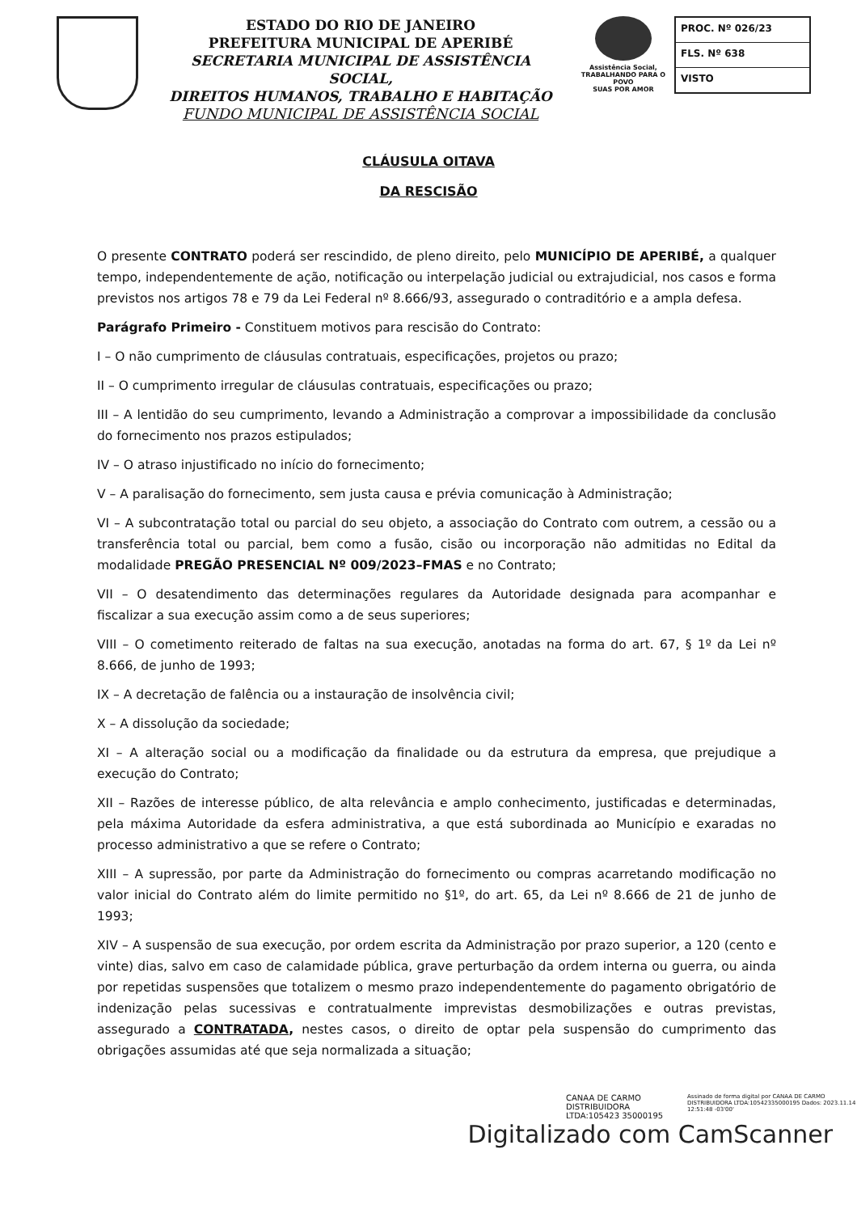ESTADO DO RIO DE JANEIRO
PREFEITURA MUNICIPAL DE APERIBÉ
SECRETARIA MUNICIPAL DE ASSISTÊNCIA SOCIAL,
DIREITOS HUMANOS, TRABALHO E HABITAÇÃO
FUNDO MUNICIPAL DE ASSISTÊNCIA SOCIAL
Assistência Social,
TRABALHANDO PARA O POVO
SUAS POR AMOR
PROC. Nº 026/23
FLS. Nº 638
VISTO
CLÁUSULA OITAVA
DA RESCISÃO
O presente CONTRATO poderá ser rescindido, de pleno direito, pelo MUNICÍPIO DE APERIBÉ, a qualquer tempo, independentemente de ação, notificação ou interpelação judicial ou extrajudicial, nos casos e forma previstos nos artigos 78 e 79 da Lei Federal nº 8.666/93, assegurado o contraditório e a ampla defesa.
Parágrafo Primeiro - Constituem motivos para rescisão do Contrato:
I – O não cumprimento de cláusulas contratuais, especificações, projetos ou prazo;
II – O cumprimento irregular de cláusulas contratuais, especificações ou prazo;
III – A lentidão do seu cumprimento, levando a Administração a comprovar a impossibilidade da conclusão do fornecimento nos prazos estipulados;
IV – O atraso injustificado no início do fornecimento;
V – A paralisação do fornecimento, sem justa causa e prévia comunicação à Administração;
VI – A subcontratação total ou parcial do seu objeto, a associação do Contrato com outrem, a cessão ou a transferência total ou parcial, bem como a fusão, cisão ou incorporação não admitidas no Edital da modalidade PREGÃO PRESENCIAL Nº 009/2023–FMAS e no Contrato;
VII – O desatendimento das determinações regulares da Autoridade designada para acompanhar e fiscalizar a sua execução assim como a de seus superiores;
VIII – O cometimento reiterado de faltas na sua execução, anotadas na forma do art. 67, § 1º da Lei nº 8.666, de junho de 1993;
IX – A decretação de falência ou a instauração de insolvência civil;
X – A dissolução da sociedade;
XI – A alteração social ou a modificação da finalidade ou da estrutura da empresa, que prejudique a execução do Contrato;
XII – Razões de interesse público, de alta relevância e amplo conhecimento, justificadas e determinadas, pela máxima Autoridade da esfera administrativa, a que está subordinada ao Município e exaradas no processo administrativo a que se refere o Contrato;
XIII – A supressão, por parte da Administração do fornecimento ou compras acarretando modificação no valor inicial do Contrato além do limite permitido no §1º, do art. 65, da Lei nº 8.666 de 21 de junho de 1993;
XIV – A suspensão de sua execução, por ordem escrita da Administração por prazo superior, a 120 (cento e vinte) dias, salvo em caso de calamidade pública, grave perturbação da ordem interna ou guerra, ou ainda por repetidas suspensões que totalizem o mesmo prazo independentemente do pagamento obrigatório de indenização pelas sucessivas e contratualmente imprevistas desmobilizações e outras previstas, assegurado a CONTRATADA, nestes casos, o direito de optar pela suspensão do cumprimento das obrigações assumidas até que seja normalizada a situação;
CANAA DE CARMO DISTRIBUIDORA LTDA:105423 35000195
Assinado de forma digital por CANAA DE CARMO DISTRIBUIDORA LTDA:10542335000195 Dados: 2023.11.14 12:51:48 -03'00'
Digitalizado com CamScanner